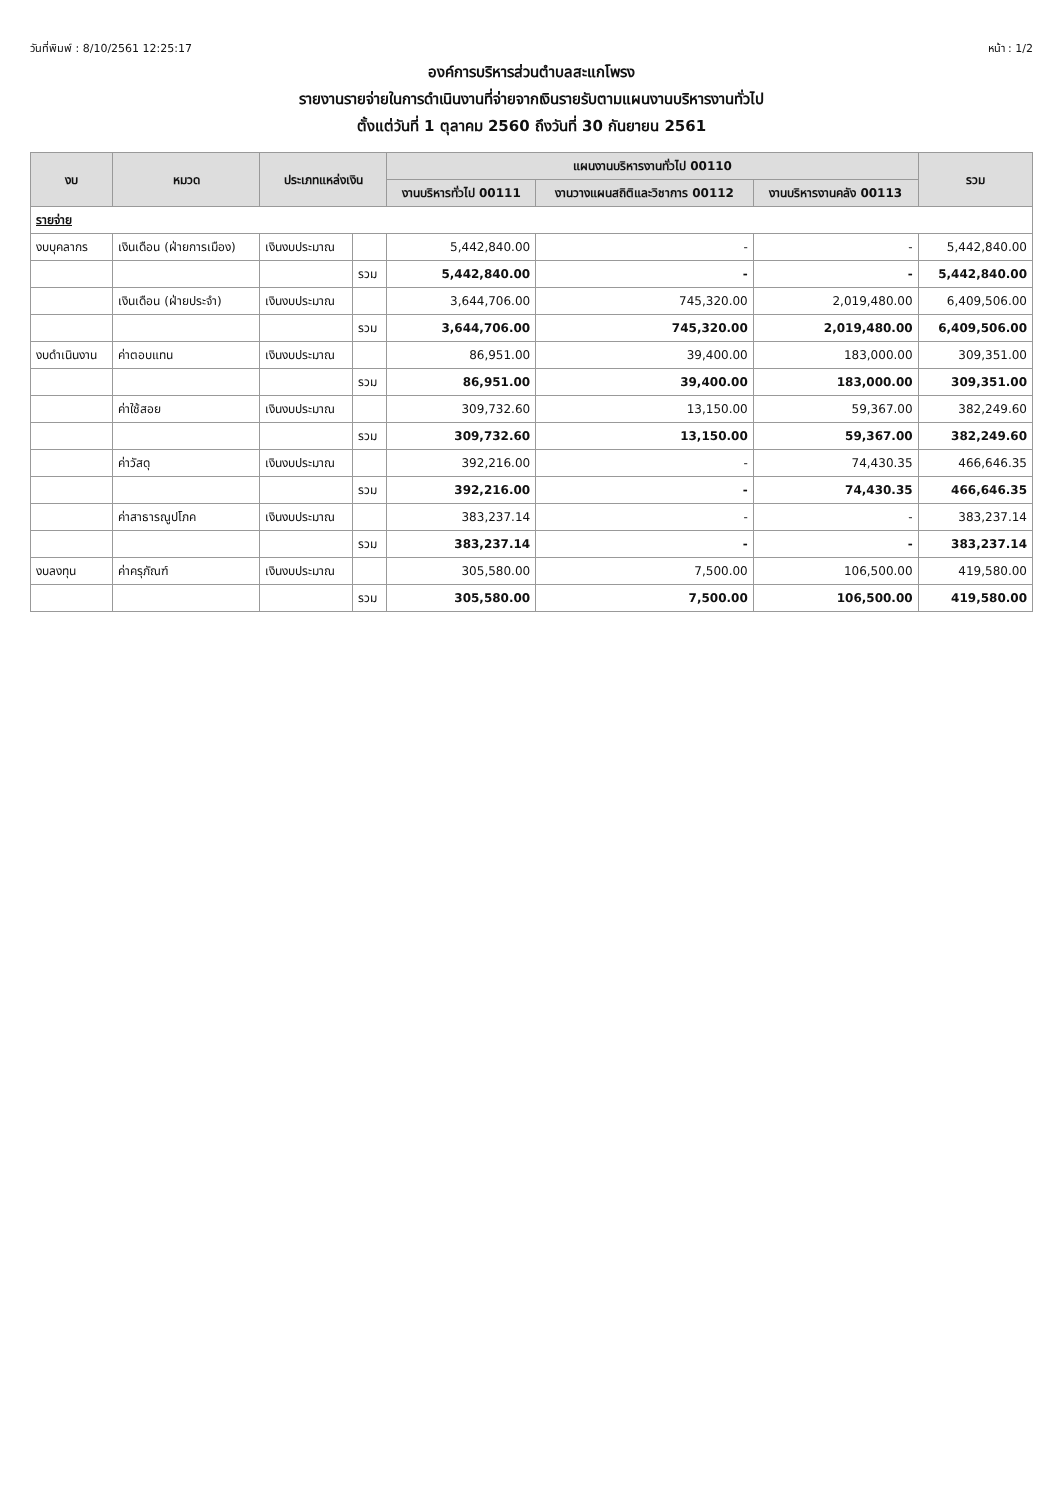วันที่พิมพ์ : 8/10/2561 12:25:17 หน้า : 1/2
องค์การบริหารส่วนตำบลสะแกโพรง
รายงานรายจ่ายในการดำเนินงานที่จ่ายจากเงินรายรับตามแผนงานบริหารงานทั่วไป
ตั้งแต่วันที่ 1 ตุลาคม 2560 ถึงวันที่ 30 กันยายน 2561
| งบ | หมวด | ประเภทแหล่งเงิน | | แผนงานบริหารงานทั่วไป 00110 | | | รวม |
| --- | --- | --- | --- | --- | --- | --- | --- |
| | | | | งานบริหารทั่วไป 00111 | งานวางแผนสถิติและวิชาการ 00112 | งานบริหารงานคลัง 00113 | |
| รายจ่าย | | | | | | | |
| งบบุคลากร | เงินเดือน (ฝ่ายการเมือง) | เงินงบประมาณ | | 5,442,840.00 | - | - | 5,442,840.00 |
| | | | รวม | 5,442,840.00 | - | - | 5,442,840.00 |
| | เงินเดือน (ฝ่ายประจำ) | เงินงบประมาณ | | 3,644,706.00 | 745,320.00 | 2,019,480.00 | 6,409,506.00 |
| | | | รวม | 3,644,706.00 | 745,320.00 | 2,019,480.00 | 6,409,506.00 |
| งบดำเนินงาน | ค่าตอบแทน | เงินงบประมาณ | | 86,951.00 | 39,400.00 | 183,000.00 | 309,351.00 |
| | | | รวม | 86,951.00 | 39,400.00 | 183,000.00 | 309,351.00 |
| | ค่าใช้สอย | เงินงบประมาณ | | 309,732.60 | 13,150.00 | 59,367.00 | 382,249.60 |
| | | | รวม | 309,732.60 | 13,150.00 | 59,367.00 | 382,249.60 |
| | ค่าวัสดุ | เงินงบประมาณ | | 392,216.00 | - | 74,430.35 | 466,646.35 |
| | | | รวม | 392,216.00 | - | 74,430.35 | 466,646.35 |
| | ค่าสาธารณูปโภค | เงินงบประมาณ | | 383,237.14 | - | - | 383,237.14 |
| | | | รวม | 383,237.14 | - | - | 383,237.14 |
| งบลงทุน | ค่าครุภัณฑ์ | เงินงบประมาณ | | 305,580.00 | 7,500.00 | 106,500.00 | 419,580.00 |
| | | | รวม | 305,580.00 | 7,500.00 | 106,500.00 | 419,580.00 |